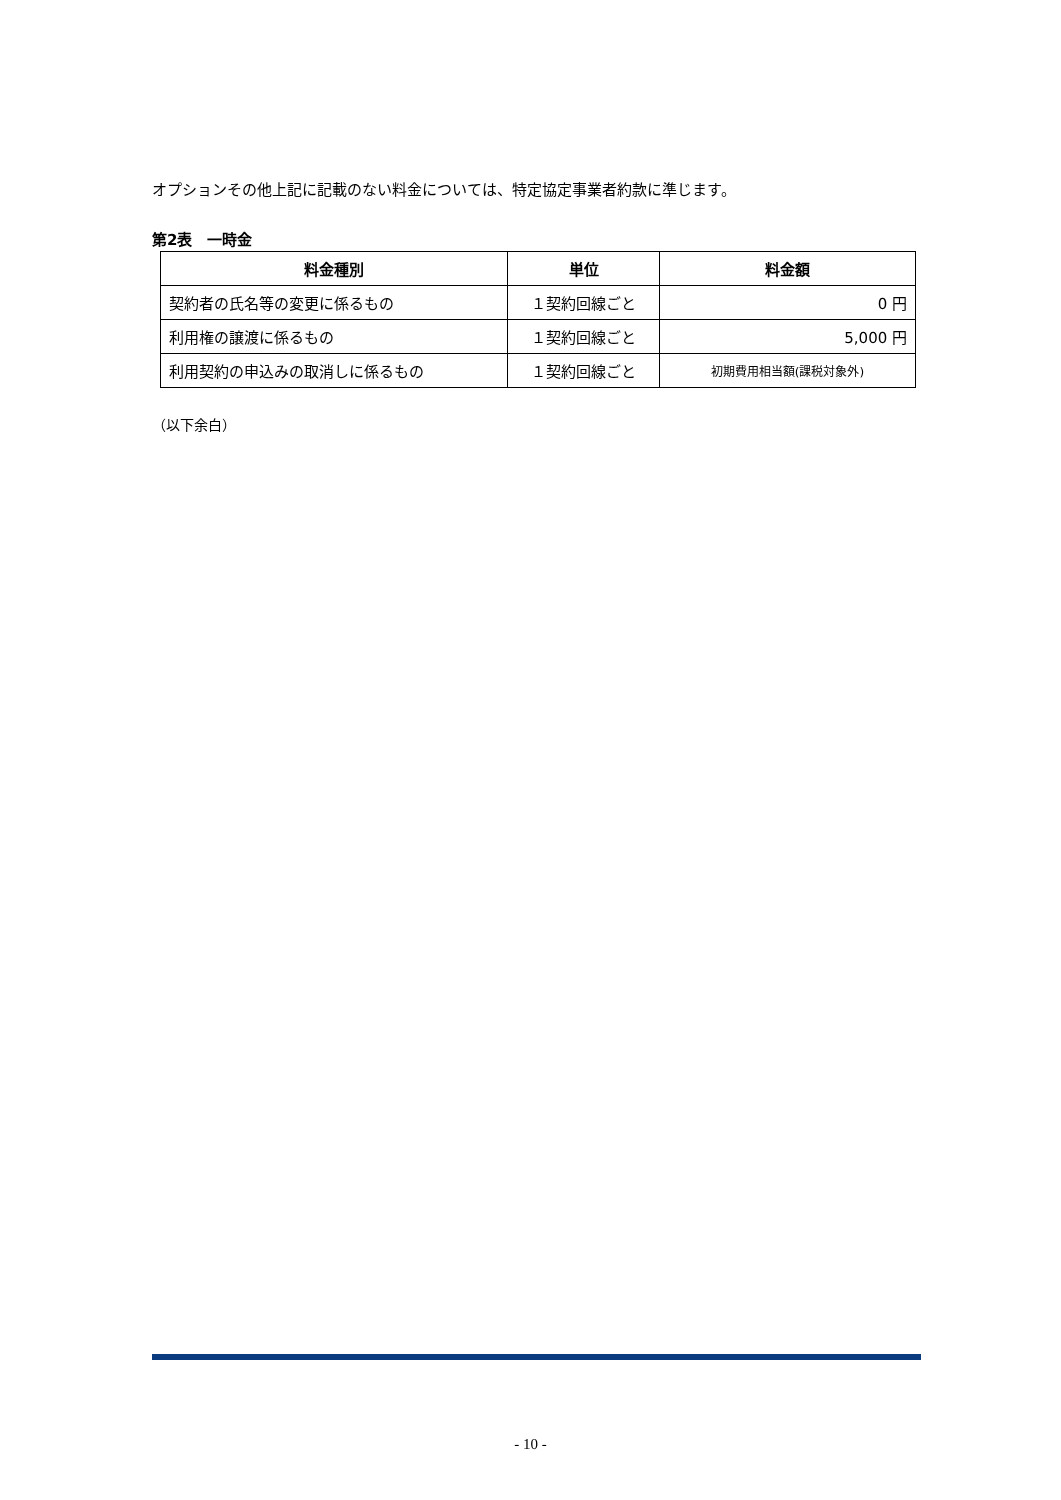オプションその他上記に記載のない料金については、特定協定事業者約款に準じます。
第2表　一時金
| 料金種別 | 単位 | 料金額 |
| --- | --- | --- |
| 契約者の氏名等の変更に係るもの | １契約回線ごと | 0 円 |
| 利用権の譲渡に係るもの | １契約回線ごと | 5,000 円 |
| 利用契約の申込みの取消しに係るもの | １契約回線ごと | 初期費用相当額(課税対象外) |
（以下余白）
- 10 -